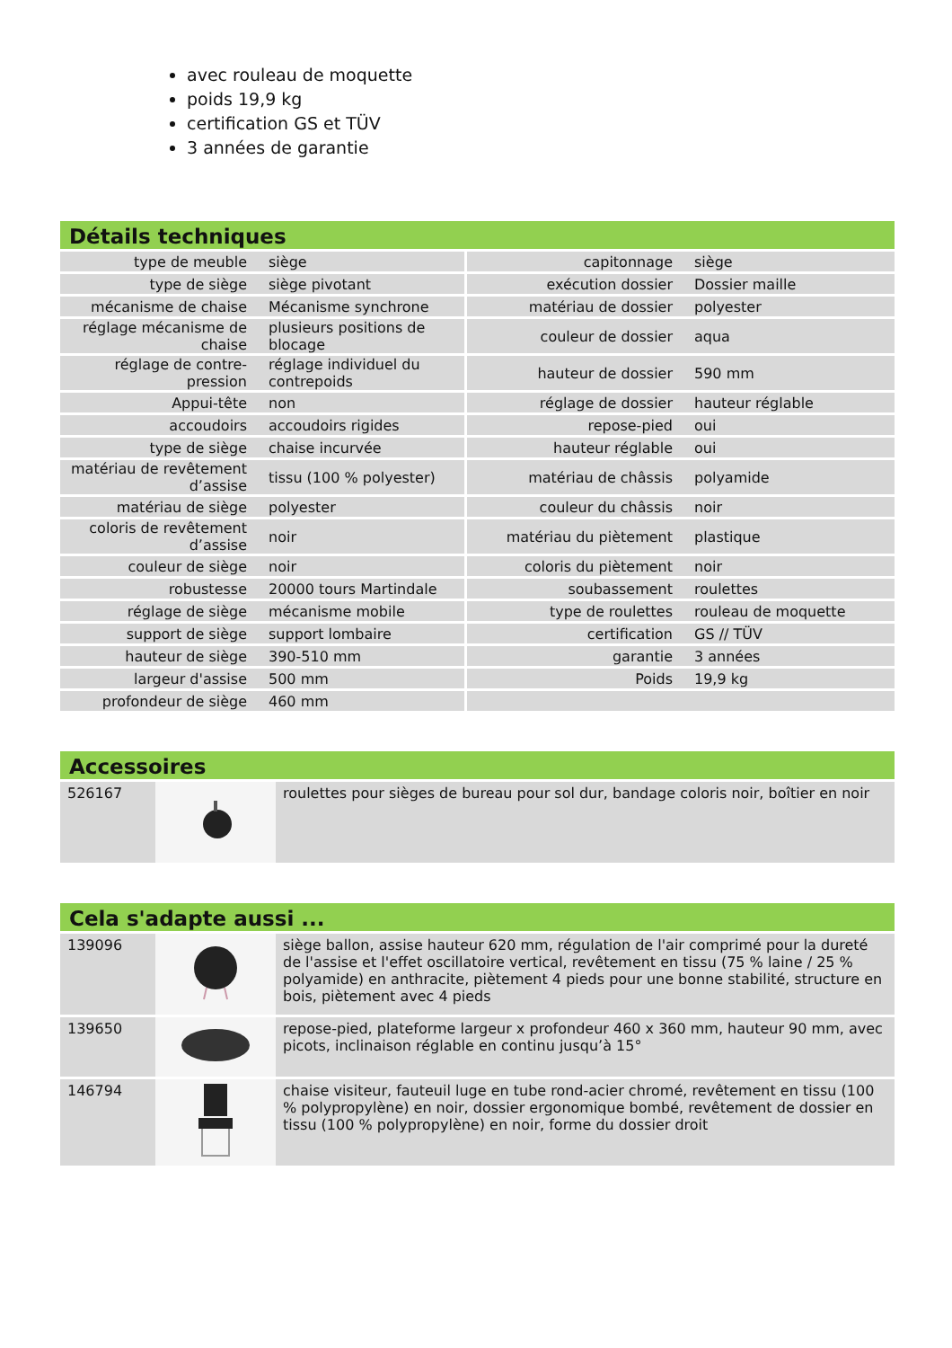avec rouleau de moquette
poids 19,9 kg
certification GS et TÜV
3 années de garantie
Détails techniques
| type de meuble | siège | capitonnage | siège |
| type de siège | siège pivotant | exécution dossier | Dossier maille |
| mécanisme de chaise | Mécanisme synchrone | matériau de dossier | polyester |
| réglage mécanisme de chaise | plusieurs positions de blocage | couleur de dossier | aqua |
| réglage de contre-pression | réglage individuel du contrepoids | hauteur de dossier | 590 mm |
| Appui-tête | non | réglage de dossier | hauteur réglable |
| accoudoirs | accoudoirs rigides | repose-pied | oui |
| type de siège | chaise incurvée | hauteur réglable | oui |
| matériau de revêtement d’assise | tissu (100 % polyester) | matériau de châssis | polyamide |
| matériau de siège | polyester | couleur du châssis | noir |
| coloris de revêtement d’assise | noir | matériau du piètement | plastique |
| couleur de siège | noir | coloris du piètement | noir |
| robustesse | 20000 tours Martindale | soubassement | roulettes |
| réglage de siège | mécanisme mobile | type de roulettes | rouleau de moquette |
| support de siège | support lombaire | certification | GS // TÜV |
| hauteur de siège | 390-510 mm | garantie | 3 années |
| largeur d'assise | 500 mm | Poids | 19,9 kg |
| profondeur de siège | 460 mm | | |
Accessoires
| 526167 | | roulettes pour sièges de bureau pour sol dur, bandage coloris noir, boîtier en noir |
Cela s'adapte aussi ...
| 139096 | | siège ballon, assise hauteur 620 mm, régulation de l'air comprimé pour la dureté de l'assise et l'effet oscillatoire vertical, revêtement en tissu (75 % laine / 25 % polyamide) en anthracite, piètement 4 pieds pour une bonne stabilité, structure en bois, piètement avec 4 pieds |
| 139650 | | repose-pied, plateforme largeur x profondeur 460 x 360 mm, hauteur 90 mm, avec picots, inclinaison réglable en continu jusqu’à 15° |
| 146794 | | chaise visiteur, fauteuil luge en tube rond-acier chromé, revêtement en tissu (100 % polypropylène) en noir, dossier ergonomique bombé, revêtement de dossier en tissu (100 % polypropylène) en noir, forme du dossier droit |